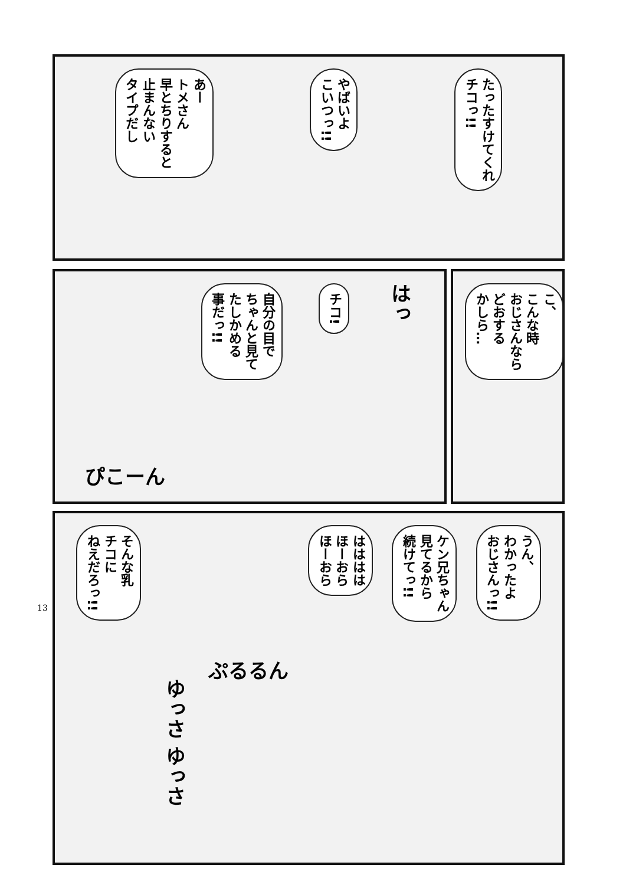たったすけてくれ
チコっ!!
やばいよ
こいつっ!!
あー
トメさん
早とちりすると
止まんない
タイプだし
こ、
こんな時
おじさんなら
どおする
かしら…
はっ
チコ!
自分の目で
ちゃんと見て
たしかめる
事だっ!!
ぴこーん
うん、
わかったよ
おじさんっ!!
ケン兄ちゃん
見てるから
続けてっ!!
はははは
ほーおら
ほーおら
ぷるるん
ゆっさ ゆっさ
そんな乳
チコに
ねえだろっ!!
13